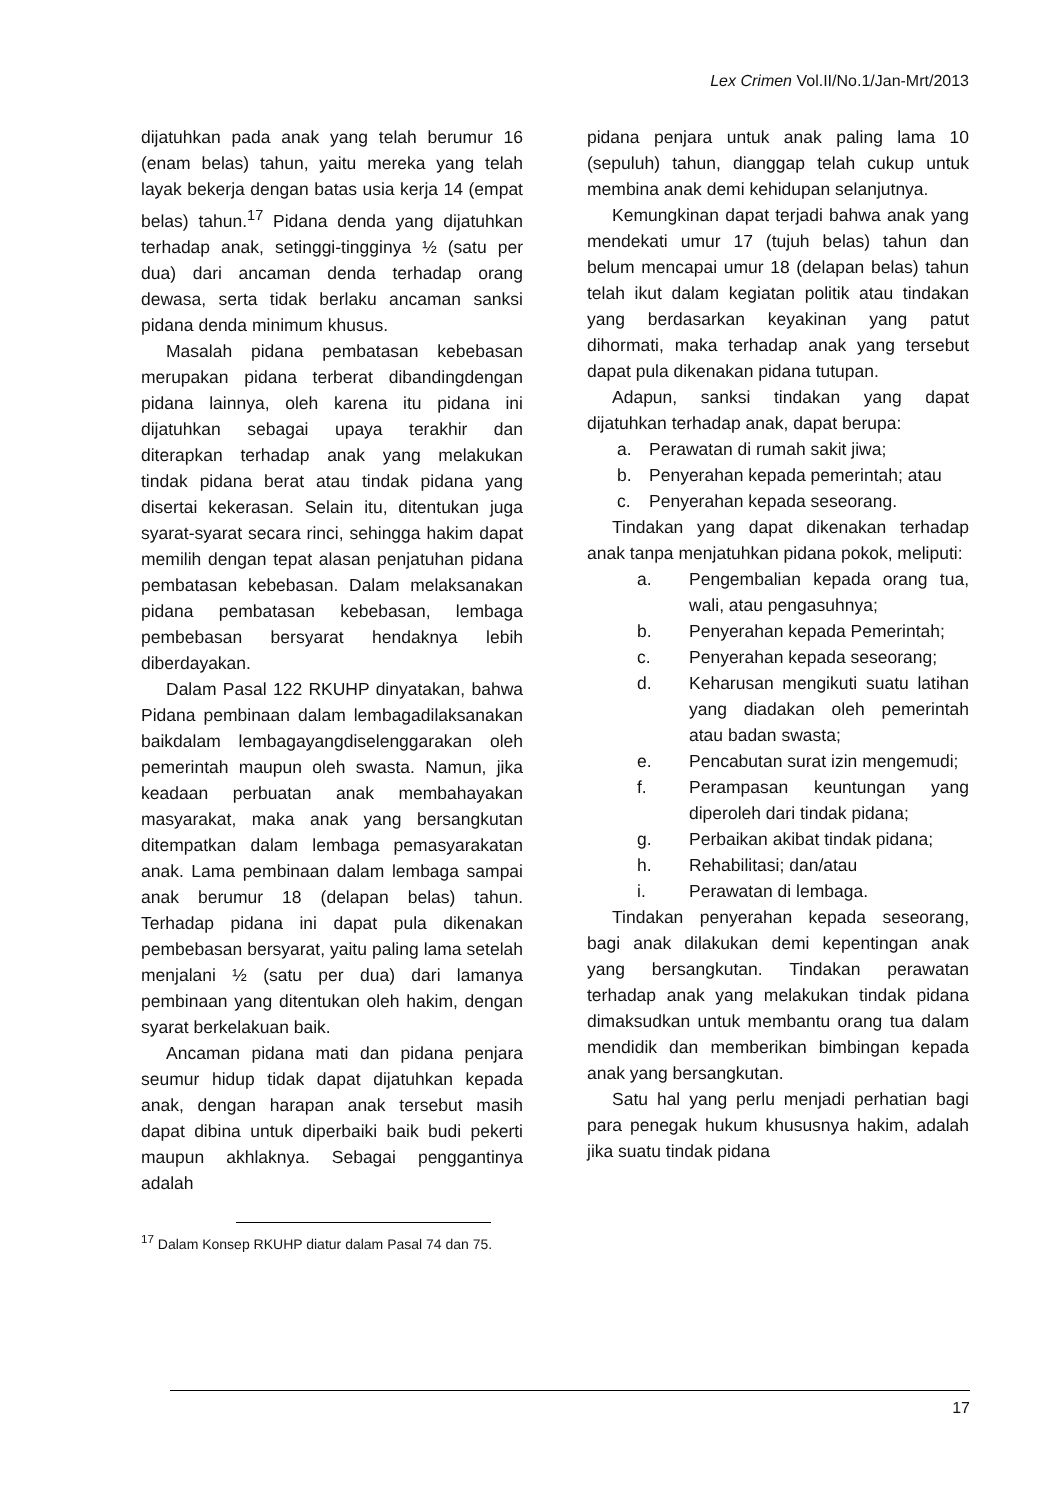Lex Crimen Vol.II/No.1/Jan-Mrt/2013
dijatuhkan pada anak yang telah berumur 16 (enam belas) tahun, yaitu mereka yang telah layak bekerja dengan batas usia kerja 14 (empat belas) tahun.<sup>17</sup> Pidana denda yang dijatuhkan terhadap anak, setinggi-tingginya ½ (satu per dua) dari ancaman denda terhadap orang dewasa, serta tidak berlaku ancaman sanksi pidana denda minimum khusus.
Masalah pidana pembatasan kebebasan merupakan pidana terberat dibandingdengan pidana lainnya, oleh karena itu pidana ini dijatuhkan sebagai upaya terakhir dan diterapkan terhadap anak yang melakukan tindak pidana berat atau tindak pidana yang disertai kekerasan. Selain itu, ditentukan juga syarat-syarat secara rinci, sehingga hakim dapat memilih dengan tepat alasan penjatuhan pidana pembatasan kebebasan. Dalam melaksanakan pidana pembatasan kebebasan, lembaga pembebasan bersyarat hendaknya lebih diberdayakan.
Dalam Pasal 122 RKUHP dinyatakan, bahwa Pidana pembinaan dalam lembagadilaksanakan baikdalam lembagayangdiselenggarakan oleh pemerintah maupun oleh swasta. Namun, jika keadaan perbuatan anak membahayakan masyarakat, maka anak yang bersangkutan ditempatkan dalam lembaga pemasyarakatan anak. Lama pembinaan dalam lembaga sampai anak berumur 18 (delapan belas) tahun. Terhadap pidana ini dapat pula dikenakan pembebasan bersyarat, yaitu paling lama setelah menjalani ½ (satu per dua) dari lamanya pembinaan yang ditentukan oleh hakim, dengan syarat berkelakuan baik.
Ancaman pidana mati dan pidana penjara seumur hidup tidak dapat dijatuhkan kepada anak, dengan harapan anak tersebut masih dapat dibina untuk diperbaiki baik budi pekerti maupun akhlaknya. Sebagai penggantinya adalah
<sup>17</sup> Dalam Konsep RKUHP diatur dalam Pasal 74 dan 75.
pidana penjara untuk anak paling lama 10 (sepuluh) tahun, dianggap telah cukup untuk membina anak demi kehidupan selanjutnya.
Kemungkinan dapat terjadi bahwa anak yang mendekati umur 17 (tujuh belas) tahun dan belum mencapai umur 18 (delapan belas) tahun telah ikut dalam kegiatan politik atau tindakan yang berdasarkan keyakinan yang patut dihormati, maka terhadap anak yang tersebut dapat pula dikenakan pidana tutupan.
Adapun, sanksi tindakan yang dapat dijatuhkan terhadap anak, dapat berupa:
a. Perawatan di rumah sakit jiwa;
b. Penyerahan kepada pemerintah; atau
c. Penyerahan kepada seseorang.
Tindakan yang dapat dikenakan terhadap anak tanpa menjatuhkan pidana pokok, meliputi:
a. Pengembalian kepada orang tua, wali, atau pengasuhnya;
b. Penyerahan kepada Pemerintah;
c. Penyerahan kepada seseorang;
d. Keharusan mengikuti suatu latihan yang diadakan oleh pemerintah atau badan swasta;
e. Pencabutan surat izin mengemudi;
f. Perampasan keuntungan yang diperoleh dari tindak pidana;
g. Perbaikan akibat tindak pidana;
h. Rehabilitasi; dan/atau
i. Perawatan di lembaga.
Tindakan penyerahan kepada seseorang, bagi anak dilakukan demi kepentingan anak yang bersangkutan. Tindakan perawatan terhadap anak yang melakukan tindak pidana dimaksudkan untuk membantu orang tua dalam mendidik dan memberikan bimbingan kepada anak yang bersangkutan.
Satu hal yang perlu menjadi perhatian bagi para penegak hukum khususnya hakim, adalah jika suatu tindak pidana
17